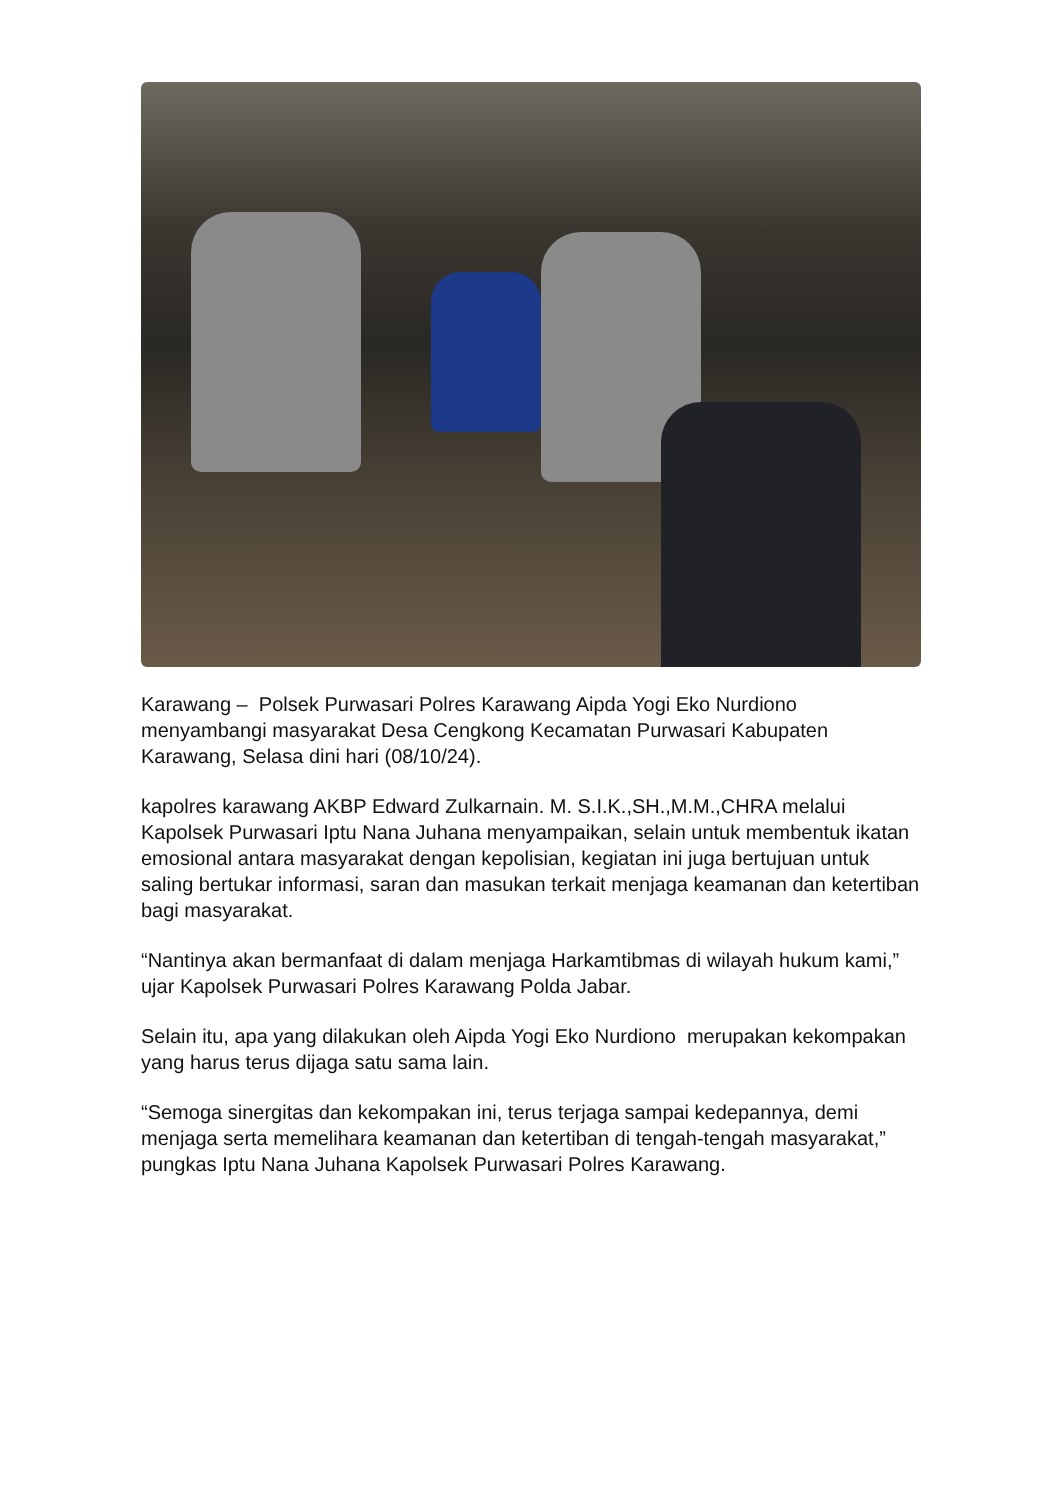Karawang – Polsek Purwasari Polres Karawang Aipda Yogi Eko Nurdiono menyambangi masyarakat Desa Cengkong Kecamatan Purwasari Kabupaten Karawang, Selasa dini hari (08/10/24).
kapolres karawang AKBP Edward Zulkarnain. M. S.I.K.,SH.,M.M.,CHRA melalui Kapolsek Purwasari Iptu Nana Juhana menyampaikan, selain untuk membentuk ikatan emosional antara masyarakat dengan kepolisian, kegiatan ini juga bertujuan untuk saling bertukar informasi, saran dan masukan terkait menjaga keamanan dan ketertiban bagi masyarakat.
“Nantinya akan bermanfaat di dalam menjaga Harkamtibmas di wilayah hukum kami,” ujar Kapolsek Purwasari Polres Karawang Polda Jabar.
Selain itu, apa yang dilakukan oleh Aipda Yogi Eko Nurdiono merupakan kekompakan yang harus terus dijaga satu sama lain.
“Semoga sinergitas dan kekompakan ini, terus terjaga sampai kedepannya, demi menjaga serta memelihara keamanan dan ketertiban di tengah-tengah masyarakat,” pungkas Iptu Nana Juhana Kapolsek Purwasari Polres Karawang.